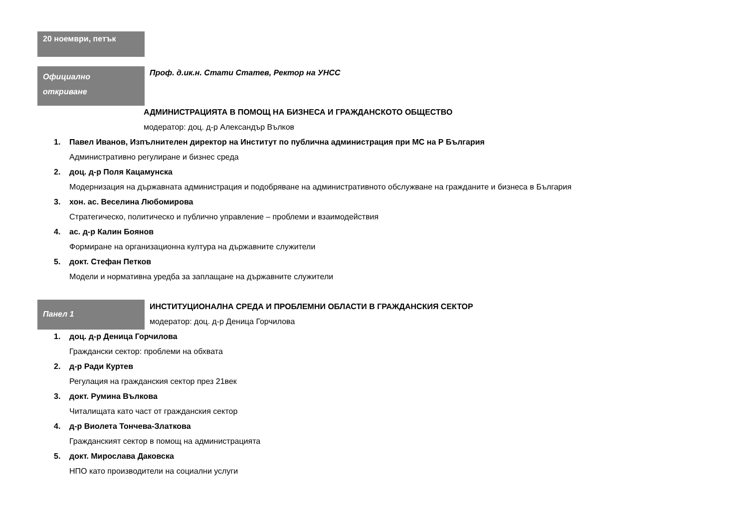20 ноември, петък
Официално
откриване
Проф. д.ик.н. Стати Статев, Ректор на УНСС
АДМИНИСТРАЦИЯТА В ПОМОЩ НА БИЗНЕСА И ГРАЖДАНСКОТО ОБЩЕСТВО
модератор: доц. д-р Александър Вълков
1. Павел Иванов, Изпълнителен директор на Институт по публична администрация при МС на Р България
Административно регулиране и бизнес среда
2. доц. д-р Поля Кацамунска
Модернизация на държавната администрация и подобряване на административното обслужване на гражданите и бизнеса в България
3. хон. ас. Веселина Любомирова
Стратегическо, политическо и публично управление – проблеми и взаимодействия
4. ас. д-р Калин Боянов
Формиране на организационна култура на държавните служители
5. докт. Стефан Петков
Модели и нормативна уредба за заплащане на държавните служители
Панел 1
ИНСТИТУЦИОНАЛНА СРЕДА И ПРОБЛЕМНИ ОБЛАСТИ В ГРАЖДАНСКИЯ СЕКТОР
модератор: доц. д-р Деница Горчилова
1. доц. д-р Деница Горчилова
Граждански сектор: проблеми на обхвата
2. д-р Ради Куртев
Регулация на гражданския сектор през 21век
3. докт. Румина Вълкова
Читалищата като част от гражданския сектор
4. д-р Виолета Тончева-Златкова
Гражданският сектор в помощ на администрацията
5. докт. Мирослава Даковска
НПО като производители на социални услуги